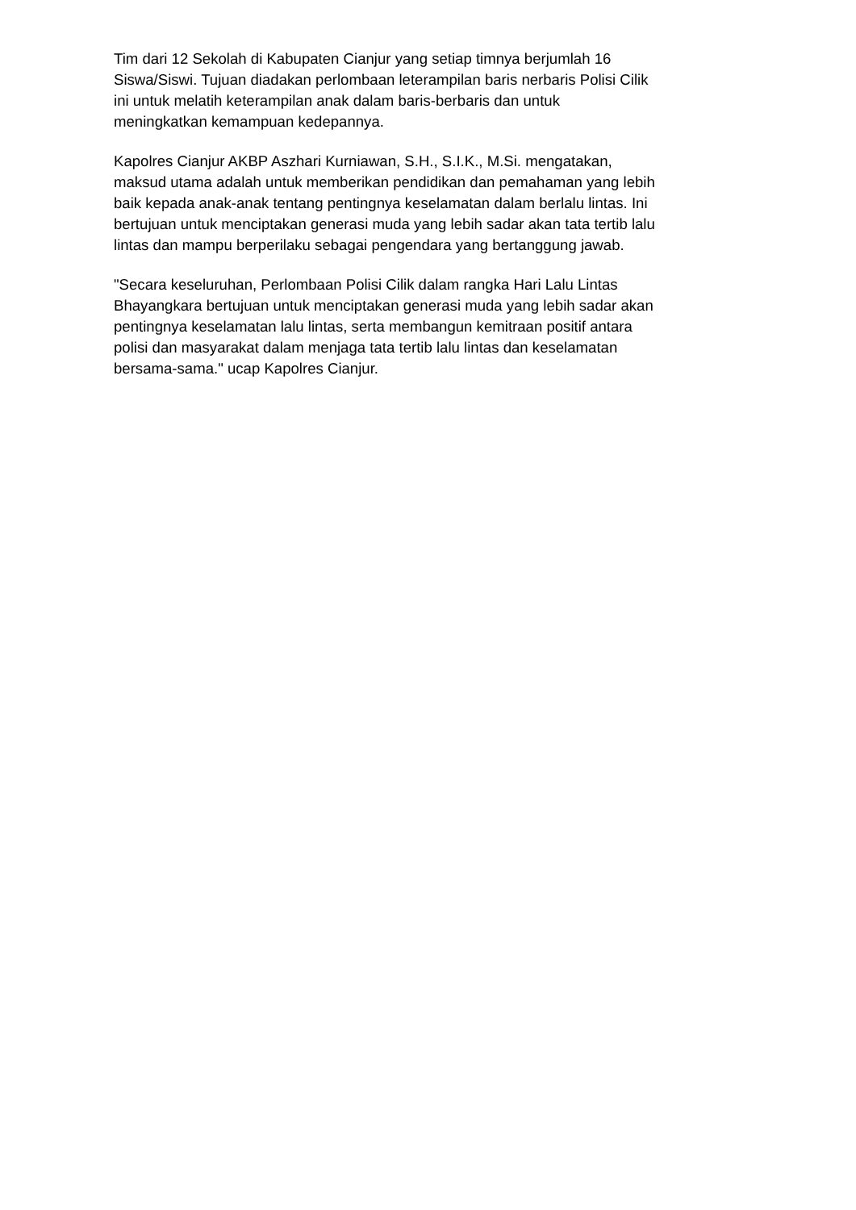Tim dari 12 Sekolah di Kabupaten Cianjur yang setiap timnya berjumlah 16
Siswa/Siswi. Tujuan diadakan perlombaan leterampilan baris nerbaris Polisi Cilik
ini untuk melatih keterampilan anak dalam baris-berbaris dan untuk
meningkatkan kemampuan kedepannya.
Kapolres Cianjur AKBP Aszhari Kurniawan, S.H., S.I.K., M.Si. mengatakan,
maksud utama adalah untuk memberikan pendidikan dan pemahaman yang lebih
baik kepada anak-anak tentang pentingnya keselamatan dalam berlalu lintas. Ini
bertujuan untuk menciptakan generasi muda yang lebih sadar akan tata tertib lalu
lintas dan mampu berperilaku sebagai pengendara yang bertanggung jawab.
"Secara keseluruhan, Perlombaan Polisi Cilik dalam rangka Hari Lalu Lintas
Bhayangkara bertujuan untuk menciptakan generasi muda yang lebih sadar akan
pentingnya keselamatan lalu lintas, serta membangun kemitraan positif antara
polisi dan masyarakat dalam menjaga tata tertib lalu lintas dan keselamatan
bersama-sama." ucap Kapolres Cianjur.